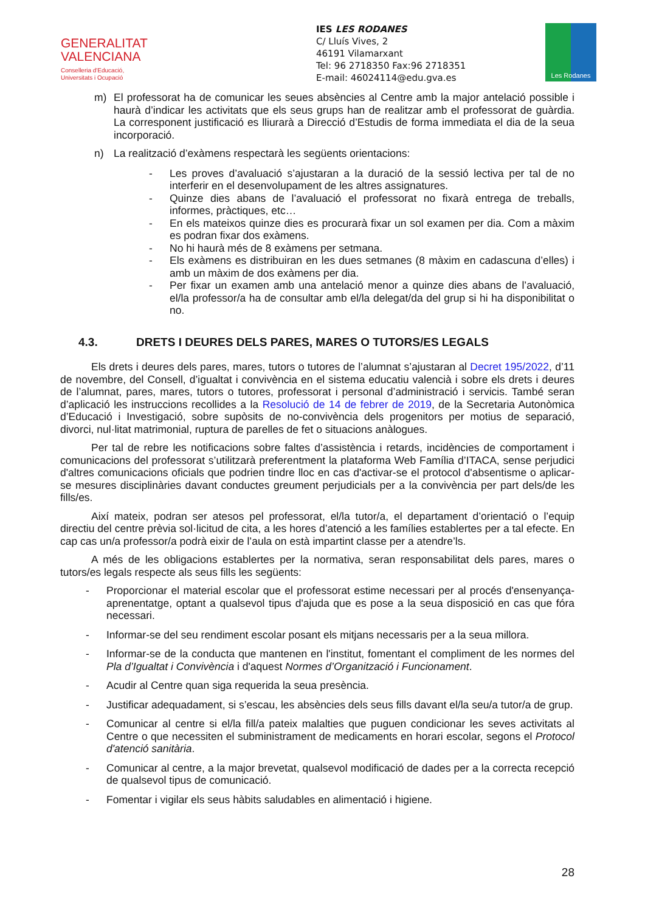GENERALITAT
VALENCIANA
Conselleria d'Educació,
Universitats i Ocupació
IES LES RODANES
C/ Lluís Vives, 2
46191 Vilamarxant
Tel: 96 2718350 Fax:96 2718351
E-mail: 46024114@edu.gva.es
Les Rodanes
m) El professorat ha de comunicar les seues absències al Centre amb la major antelació possible i haurà d’indicar les activitats que els seus grups han de realitzar amb el professorat de guàrdia. La corresponent justificació es lliurarà a Direcció d’Estudis de forma immediata el dia de la seua incorporació.
n) La realització d’exàmens respectarà les següents orientacions:
- Les proves d’avaluació s’ajustaran a la duració de la sessió lectiva per tal de no interferir en el desenvolupament de les altres assignatures.
- Quinze dies abans de l’avaluació el professorat no fixarà entrega de treballs, informes, pràctiques, etc…
- En els mateixos quinze dies es procurarà fixar un sol examen per dia. Com a màxim es podran fixar dos exàmens.
- No hi haurà més de 8 exàmens per setmana.
- Els exàmens es distribuiran en les dues setmanes (8 màxim en cadascuna d’elles) i amb un màxim de dos exàmens per dia.
- Per fixar un examen amb una antelació menor a quinze dies abans de l’avaluació, el/la professor/a ha de consultar amb el/la delegat/da del grup si hi ha disponibilitat o no.
4.3. DRETS I DEURES DELS PARES, MARES O TUTORS/ES LEGALS
Els drets i deures dels pares, mares, tutors o tutores de l’alumnat s’ajustaran al Decret 195/2022, d’11 de novembre, del Consell, d’igualtat i convivència en el sistema educatiu valencià i sobre els drets i deures de l’alumnat, pares, mares, tutors o tutores, professorat i personal d’administració i servicis. També seran d’aplicació les instruccions recollides a la Resolució de 14 de febrer de 2019, de la Secretaria Autonòmica d’Educació i Investigació, sobre supòsits de no-convivència dels progenitors per motius de separació, divorci, nul·litat matrimonial, ruptura de parelles de fet o situacions anàlogues.
Per tal de rebre les notificacions sobre faltes d’assistència i retards, incidències de comportament i comunicacions del professorat s’utilitzarà preferentment la plataforma Web Família d’ITACA, sense perjudici d'altres comunicacions oficials que podrien tindre lloc en cas d'activar-se el protocol d'absentisme o aplicar-se mesures disciplinàries davant conductes greument perjudicials per a la convivència per part dels/de les fills/es.
Així mateix, podran ser atesos pel professorat, el/la tutor/a, el departament d’orientació o l’equip directiu del centre prèvia sol·licitud de cita, a les hores d’atenció a les famílies establertes per a tal efecte. En cap cas un/a professor/a podrà eixir de l’aula on està impartint classe per a atendre’ls.
A més de les obligacions establertes per la normativa, seran responsabilitat dels pares, mares o tutors/es legals respecte als seus fills les següents:
- Proporcionar el material escolar que el professorat estime necessari per al procés d'ensenyança-aprenentatge, optant a qualsevol tipus d'ajuda que es pose a la seua disposició en cas que fóra necessari.
- Informar-se del seu rendiment escolar posant els mitjans necessaris per a la seua millora.
- Informar-se de la conducta que mantenen en l'institut, fomentant el compliment de les normes del Pla d’Igualtat i Convivència i d'aquest Normes d’Organització i Funcionament.
- Acudir al Centre quan siga requerida la seua presència.
- Justificar adequadament, si s’escau, les absències dels seus fills davant el/la seu/a tutor/a de grup.
- Comunicar al centre si el/la fill/a pateix malalties que puguen condicionar les seves activitats al Centre o que necessiten el subministrament de medicaments en horari escolar, segons el Protocol d'atenció sanitària.
- Comunicar al centre, a la major brevetat, qualsevol modificació de dades per a la correcta recepció de qualsevol tipus de comunicació.
- Fomentar i vigilar els seus hàbits saludables en alimentació i higiene.
28